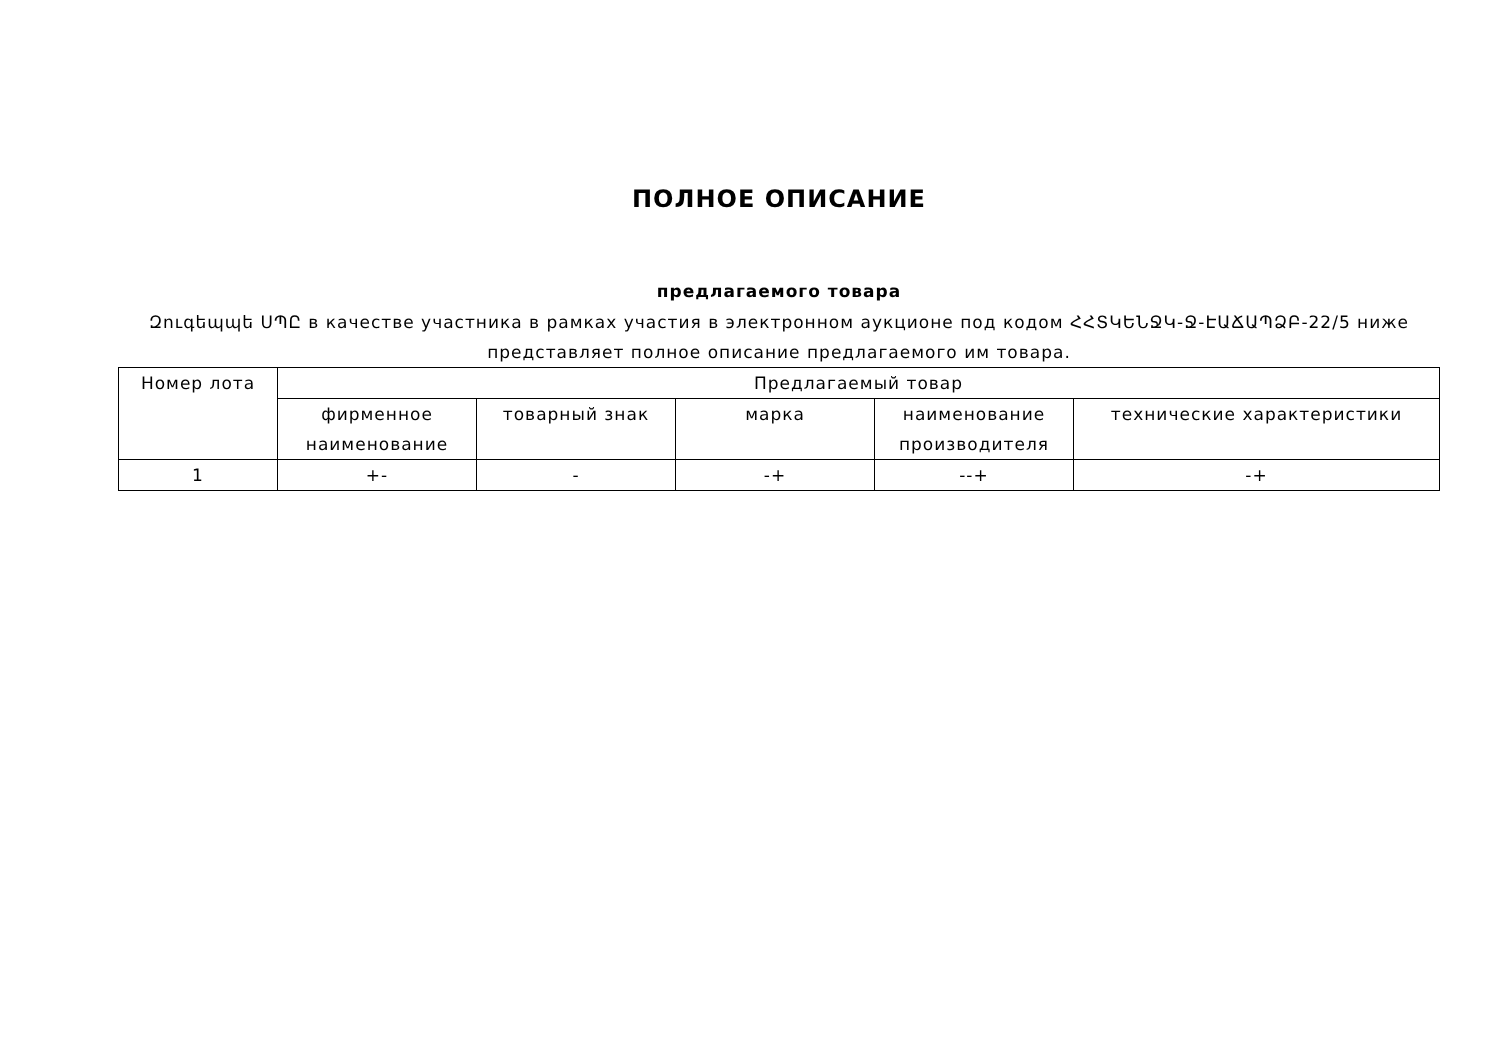ПОЛНОЕ ОПИСАНИЕ
предлагаемого товара
Զուգեպպե ՍՊԸ в качестве участника в рамках участия в электронном аукционе под кодом ՀՀՏԿԵՆՋԿ-Ջ-ԷԱՃԱՊՁԲ-22/5 ниже представляет полное описание предлагаемого им товара.
| Номер лота | Предлагаемый товар | | | | |
| --- | --- | --- | --- | --- | --- |
| | фирменное наименование | товарный знак | марка | наименование производителя | технические характеристики |
| 1 | +- | - | -+ | --+ | -+ |